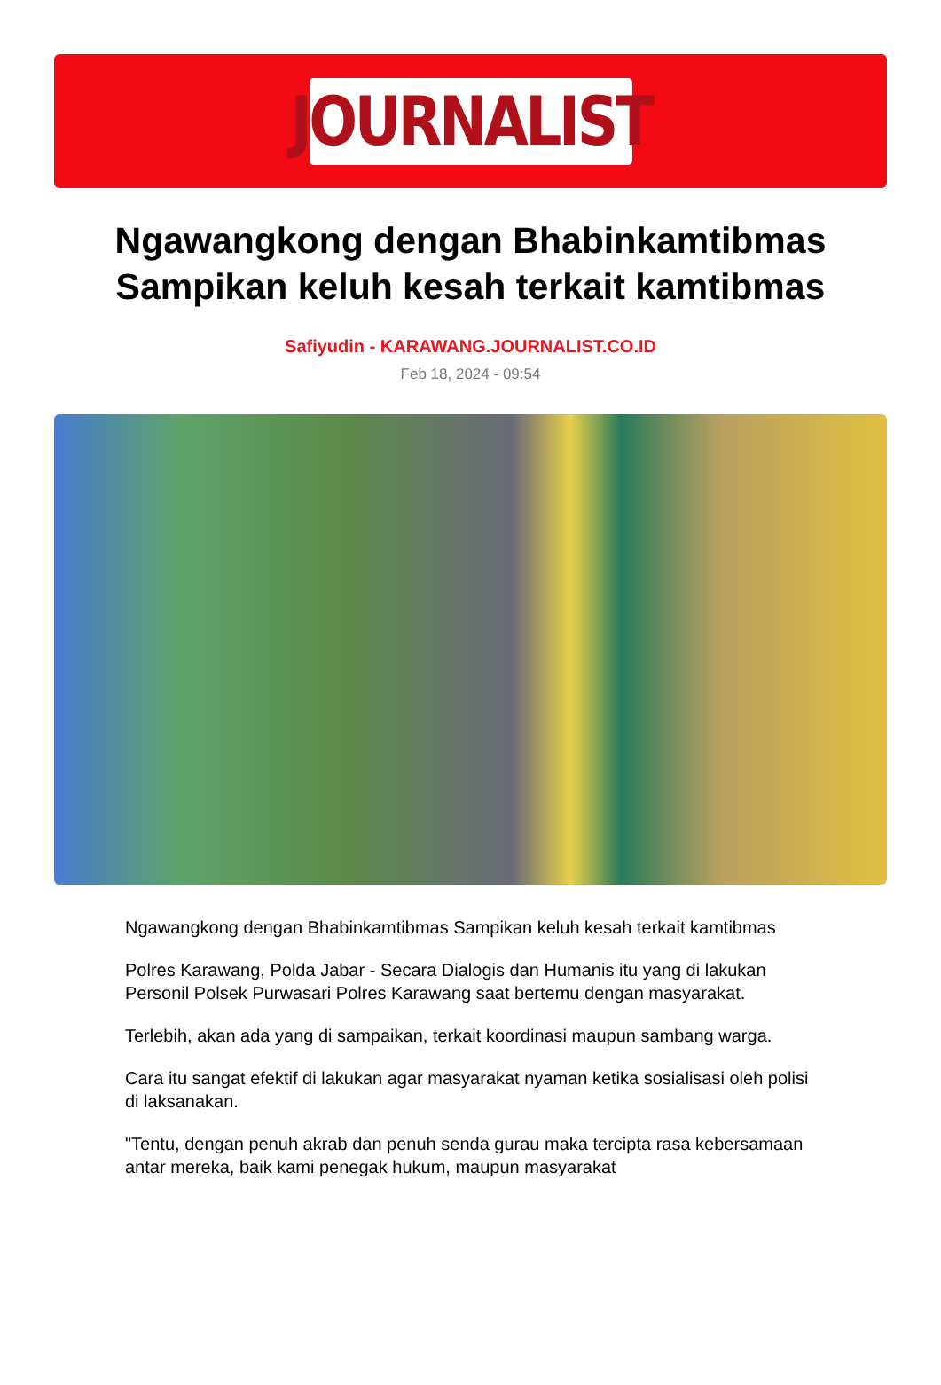JOURNALIST
Ngawangkong dengan Bhabinkamtibmas
Sampikan keluh kesah terkait kamtibmas
Safiyudin - KARAWANG.JOURNALIST.CO.ID
Feb 18, 2024 - 09:54
Ngawangkong dengan Bhabinkamtibmas Sampikan keluh kesah terkait kamtibmas
Polres Karawang, Polda Jabar - Secara Dialogis dan Humanis itu yang di lakukan Personil Polsek Purwasari Polres Karawang saat bertemu dengan masyarakat.
Terlebih, akan ada yang di sampaikan, terkait koordinasi maupun sambang warga.
Cara itu sangat efektif di lakukan agar masyarakat nyaman ketika sosialisasi oleh polisi di laksanakan.
"Tentu, dengan penuh akrab dan penuh senda gurau maka tercipta rasa kebersamaan antar mereka, baik kami penegak hukum, maupun masyarakat